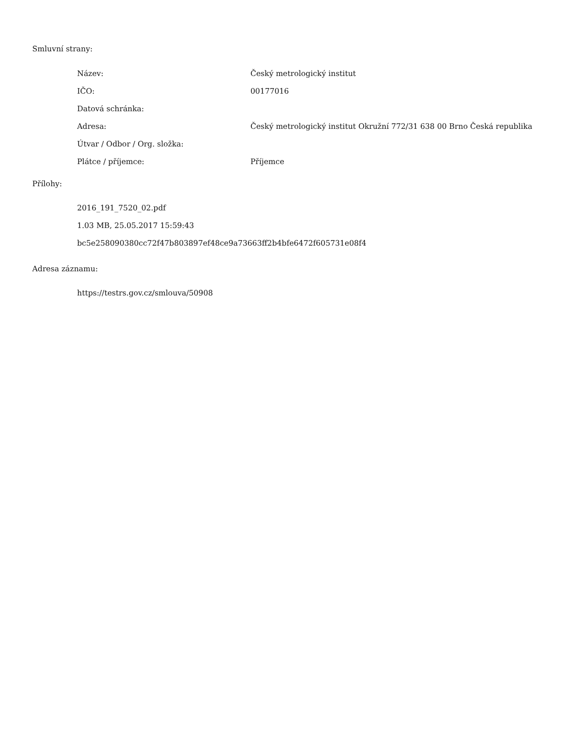Smluvní strany:
| Název: | Český metrologický institut |
| IČO: | 00177016 |
| Datová schránka: | |
| Adresa: | Český metrologický institut Okružní 772/31 638 00 Brno Česká republika |
| Útvar / Odbor / Org. složka: | |
| Plátce / příjemce: | Příjemce |
Přílohy:
2016_191_7520_02.pdf
1.03 MB, 25.05.2017 15:59:43
bc5e258090380cc72f47b803897ef48ce9a73663ff2b4bfe6472f605731e08f4
Adresa záznamu:
https://testrs.gov.cz/smlouva/50908